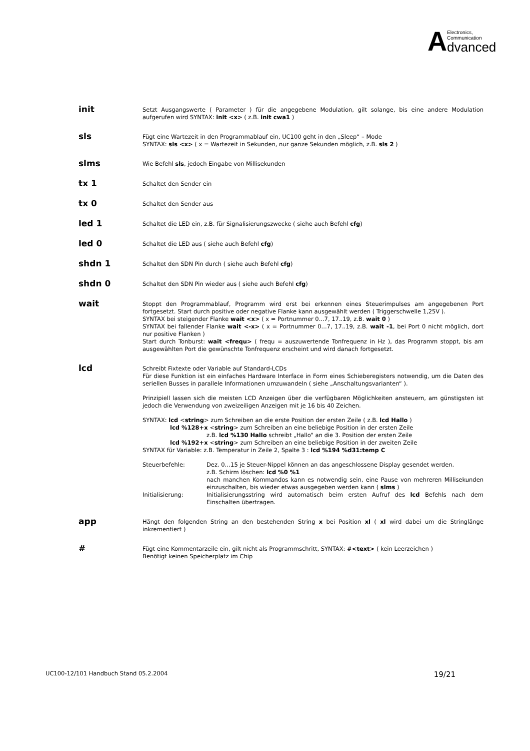A
Electronics,
Communication
dvanced
init
Setzt Ausgangswerte ( Parameter ) für die angegebene Modulation, gilt solange, bis eine andere Modulation aufgerufen wird SYNTAX: init <x> ( z.B. init cwa1 )
sls
Fügt eine Wartezeit in den Programmablauf ein, UC100 geht in den „Sleep“ – Mode
SYNTAX: sls <x> ( x = Wartezeit in Sekunden, nur ganze Sekunden möglich, z.B. sls 2 )
slms
Wie Befehl sls, jedoch Eingabe von Millisekunden
tx 1
Schaltet den Sender ein
tx 0
Schaltet den Sender aus
led 1
Schaltet die LED ein, z.B. für Signalisierungszwecke ( siehe auch Befehl cfg)
led 0
Schaltet die LED aus ( siehe auch Befehl cfg)
shdn 1
Schaltet den SDN Pin durch ( siehe auch Befehl cfg)
shdn 0
Schaltet den SDN Pin wieder aus ( siehe auch Befehl cfg)
wait
Stoppt den Programmablauf, Programm wird erst bei erkennen eines Steuerimpulses am angegebenen Port fortgesetzt. Start durch positive oder negative Flanke kann ausgewählt werden ( Triggerschwelle 1,25V ).
SYNTAX bei steigender Flanke wait <x> ( x = Portnummer 0...7, 17..19, z.B. wait 0 )
SYNTAX bei fallender Flanke wait <-x> ( x = Portnummer 0...7, 17..19, z.B. wait -1, bei Port 0 nicht möglich, dort nur positive Flanken )
Start durch Tonburst: wait <frequ> ( frequ = auszuwertende Tonfrequenz in Hz ), das Programm stoppt, bis am ausgewählten Port die gewünschte Tonfrequenz erscheint und wird danach fortgesetzt.
lcd
Schreibt Fixtexte oder Variable auf Standard-LCDs
Für diese Funktion ist ein einfaches Hardware Interface in Form eines Schieberegisters notwendig, um die Daten des seriellen Busses in parallele Informationen umzuwandeln ( siehe „Anschaltungsvarianten“ ).
Prinzipiell lassen sich die meisten LCD Anzeigen über die verfügbaren Möglichkeiten ansteuern, am günstigsten ist jedoch die Verwendung von zweizeiligen Anzeigen mit je 16 bis 40 Zeichen.
SYNTAX: lcd <string> zum Schreiben an die erste Position der ersten Zeile ( z.B. lcd Hallo )
lcd %128+x <string> zum Schreiben an eine beliebige Position in der ersten Zeile
z.B. lcd %130 Hallo schreibt „Hallo“ an die 3. Position der ersten Zeile
lcd %192+x <string> zum Schreiben an eine beliebige Position in der zweiten Zeile
SYNTAX für Variable: z.B. Temperatur in Zeile 2, Spalte 3 : lcd %194 %d31:temp C
Steuerbefehle: Dez. 0…15 je Steuer-Nippel können an das angeschlossene Display gesendet werden.
z.B. Schirm löschen: lcd %0 %1
nach manchen Kommandos kann es notwendig sein, eine Pause von mehreren Millisekunden einzuschalten, bis wieder etwas ausgegeben werden kann ( slms )
Initialisierung: Initialisierungsstring wird automatisch beim ersten Aufruf des lcd Befehls nach dem Einschalten übertragen.
app
Hängt den folgenden String an den bestehenden String x bei Position xl ( xl wird dabei um die Stringlänge inkrementiert )
#
Fügt eine Kommentarzeile ein, gilt nicht als Programmschritt, SYNTAX: #<text> ( kein Leerzeichen )
Benötigt keinen Speicherplatz im Chip
UC100-12/101 Handbuch Stand 05.2.2004 19/21